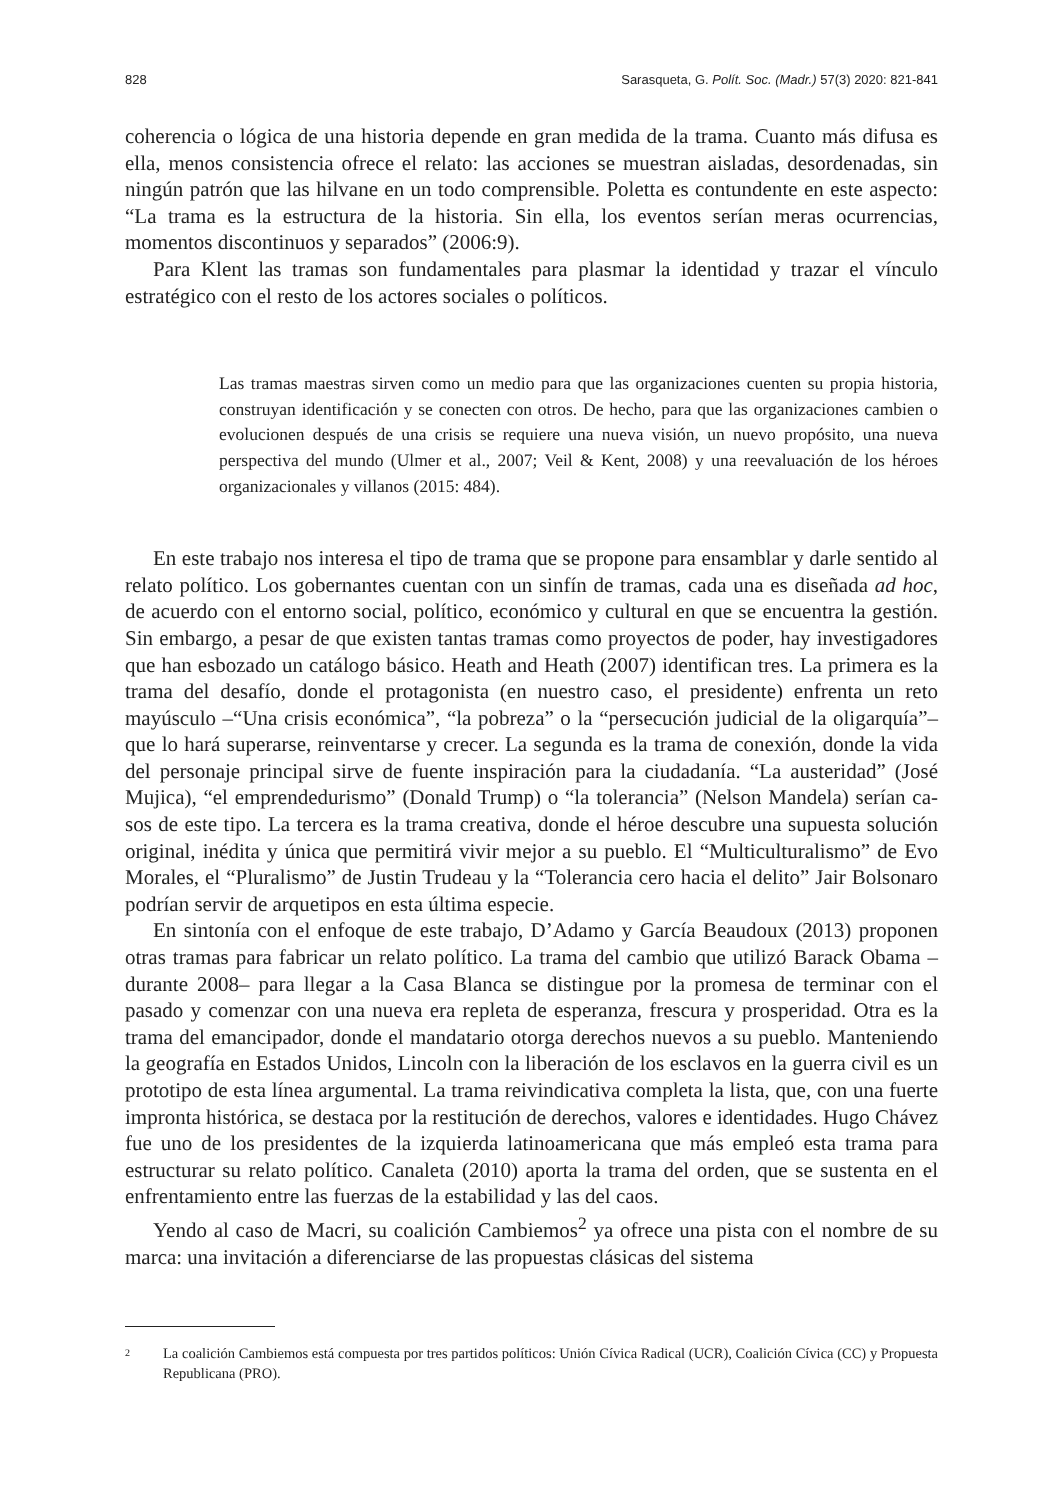828 Sarasqueta, G. Polít. Soc. (Madr.) 57(3) 2020: 821-841
coherencia o lógica de una historia depende en gran medida de la trama. Cuanto más difusa es ella, menos consistencia ofrece el relato: las acciones se muestran aisladas, desordenadas, sin ningún patrón que las hilvane en un todo comprensible. Poletta es contundente en este aspecto: “La trama es la estructura de la historia. Sin ella, los eventos serían meras ocurrencias, momentos discontinuos y separados” (2006:9).
Para Klent las tramas son fundamentales para plasmar la identidad y trazar el vínculo estratégico con el resto de los actores sociales o políticos.
Las tramas maestras sirven como un medio para que las organizaciones cuenten su propia historia, construyan identificación y se conecten con otros. De hecho, para que las organizaciones cambien o evolucionen después de una crisis se requiere una nueva visión, un nuevo propósito, una nueva perspectiva del mundo (Ulmer et al., 2007; Veil & Kent, 2008) y una reevaluación de los héroes organizacionales y villanos (2015: 484).
En este trabajo nos interesa el tipo de trama que se propone para ensamblar y darle sentido al relato político. Los gobernantes cuentan con un sinfín de tramas, cada una es diseñada ad hoc, de acuerdo con el entorno social, político, económico y cultural en que se encuentra la gestión. Sin embargo, a pesar de que existen tantas tramas como proyectos de poder, hay investigadores que han esbozado un catálogo básico. Heath and Heath (2007) identifican tres. La primera es la trama del desafío, donde el protago­nista (en nuestro caso, el presidente) enfrenta un reto mayúsculo –“Una crisis econó­mica”, “la pobreza” o la “persecución judicial de la oligarquía”– que lo hará superarse, reinventarse y crecer. La segunda es la trama de conexión, donde la vida del personaje principal sirve de fuente inspiración para la ciudadanía. “La austeridad” (José Mujica), “el emprendedurismo” (Donald Trump) o “la tolerancia” (Nelson Mandela) serían ca­sos de este tipo. La tercera es la trama creativa, donde el héroe descubre una supuesta solución original, inédita y única que permitirá vivir mejor a su pueblo. El “Multicul­turalismo” de Evo Morales, el “Pluralismo” de Justin Trudeau y la “Tolerancia cero hacia el delito” Jair Bolsonaro podrían servir de arquetipos en esta última especie.
En sintonía con el enfoque de este trabajo, D’Adamo y García Beaudoux (2013) proponen otras tramas para fabricar un relato político. La trama del cambio que utilizó Barack Obama –durante 2008– para llegar a la Casa Blanca se distingue por la pro­mesa de terminar con el pasado y comenzar con una nueva era repleta de esperanza, frescura y prosperidad. Otra es la trama del emancipador, donde el mandatario otorga derechos nuevos a su pueblo. Manteniendo la geografía en Estados Unidos, Lincoln con la liberación de los esclavos en la guerra civil es un prototipo de esta línea argu­mental. La trama reivindicativa completa la lista, que, con una fuerte impronta histó­rica, se destaca por la restitución de derechos, valores e identidades. Hugo Chávez fue uno de los presidentes de la izquierda latinoamericana que más empleó esta trama para estructurar su relato político. Canaleta (2010) aporta la trama del orden, que se sustenta en el enfrentamiento entre las fuerzas de la estabilidad y las del caos.
Yendo al caso de Macri, su coalición Cambiemos<sup>2</sup> ya ofrece una pista con el nom­bre de su marca: una invitación a diferenciarse de las propuestas clásicas del sistema
2 La coalición Cambiemos está compuesta por tres partidos políticos: Unión Cívica Radical (UCR), Coalición Cívica (CC) y Propuesta Republicana (PRO).